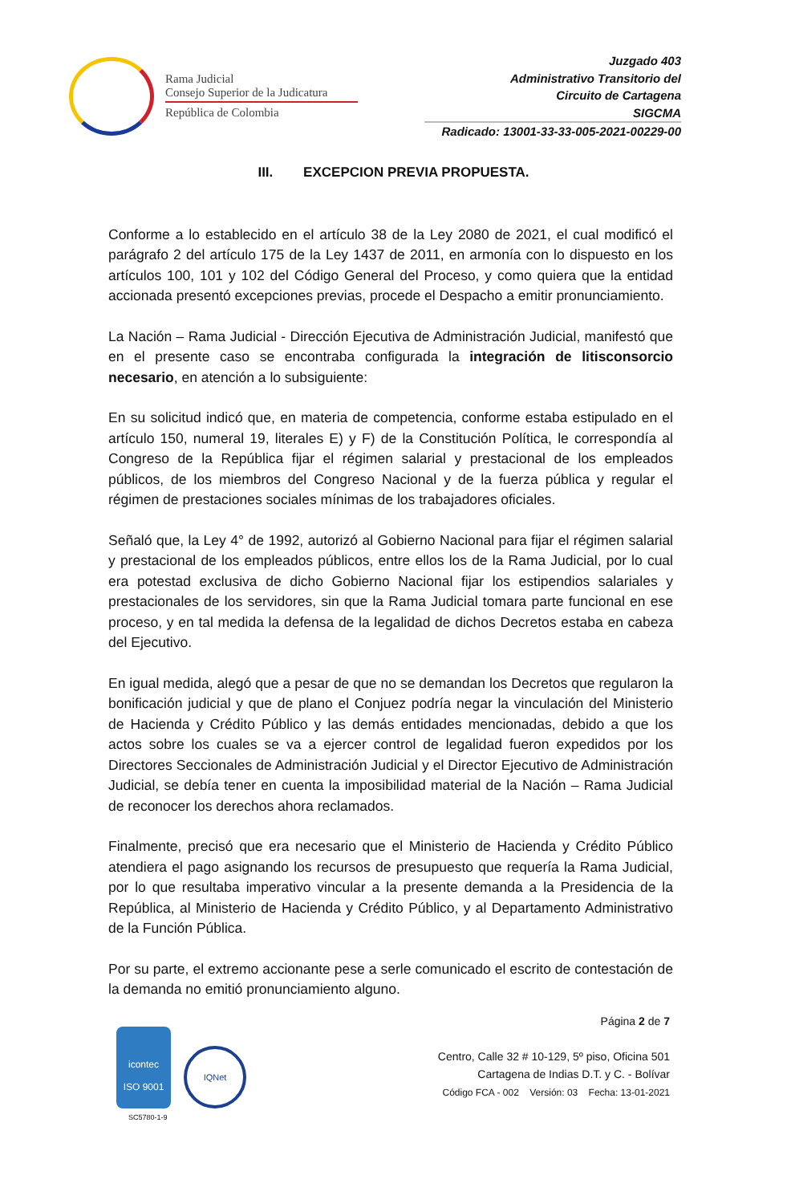Rama Judicial
Consejo Superior de la Judicatura
República de Colombia
Juzgado 403
Administrativo Transitorio del
Circuito de Cartagena
SIGCMA
Radicado: 13001-33-33-005-2021-00229-00
III. EXCEPCION PREVIA PROPUESTA.
Conforme a lo establecido en el artículo 38 de la Ley 2080 de 2021, el cual modificó el parágrafo 2 del artículo 175 de la Ley 1437 de 2011, en armonía con lo dispuesto en los artículos 100, 101 y 102 del Código General del Proceso, y como quiera que la entidad accionada presentó excepciones previas, procede el Despacho a emitir pronunciamiento.
La Nación – Rama Judicial - Dirección Ejecutiva de Administración Judicial, manifestó que en el presente caso se encontraba configurada la integración de litisconsorcio necesario, en atención a lo subsiguiente:
En su solicitud indicó que, en materia de competencia, conforme estaba estipulado en el artículo 150, numeral 19, literales E) y F) de la Constitución Política, le correspondía al Congreso de la República fijar el régimen salarial y prestacional de los empleados públicos, de los miembros del Congreso Nacional y de la fuerza pública y regular el régimen de prestaciones sociales mínimas de los trabajadores oficiales.
Señaló que, la Ley 4° de 1992, autorizó al Gobierno Nacional para fijar el régimen salarial y prestacional de los empleados públicos, entre ellos los de la Rama Judicial, por lo cual era potestad exclusiva de dicho Gobierno Nacional fijar los estipendios salariales y prestacionales de los servidores, sin que la Rama Judicial tomara parte funcional en ese proceso, y en tal medida la defensa de la legalidad de dichos Decretos estaba en cabeza del Ejecutivo.
En igual medida, alegó que a pesar de que no se demandan los Decretos que regularon la bonificación judicial y que de plano el Conjuez podría negar la vinculación del Ministerio de Hacienda y Crédito Público y las demás entidades mencionadas, debido a que los actos sobre los cuales se va a ejercer control de legalidad fueron expedidos por los Directores Seccionales de Administración Judicial y el Director Ejecutivo de Administración Judicial, se debía tener en cuenta la imposibilidad material de la Nación – Rama Judicial de reconocer los derechos ahora reclamados.
Finalmente, precisó que era necesario que el Ministerio de Hacienda y Crédito Público atendiera el pago asignando los recursos de presupuesto que requería la Rama Judicial, por lo que resultaba imperativo vincular a la presente demanda a la Presidencia de la República, al Ministerio de Hacienda y Crédito Público, y al Departamento Administrativo de la Función Pública.
Por su parte, el extremo accionante pese a serle comunicado el escrito de contestación de la demanda no emitió pronunciamiento alguno.
icontec
ISO 9001
IQNet
SC5780-1-9
Página 2 de 7
Centro, Calle 32 # 10-129, 5º piso, Oficina 501
Cartagena de Indias D.T. y C. - Bolívar
Código FCA - 002 Versión: 03 Fecha: 13-01-2021